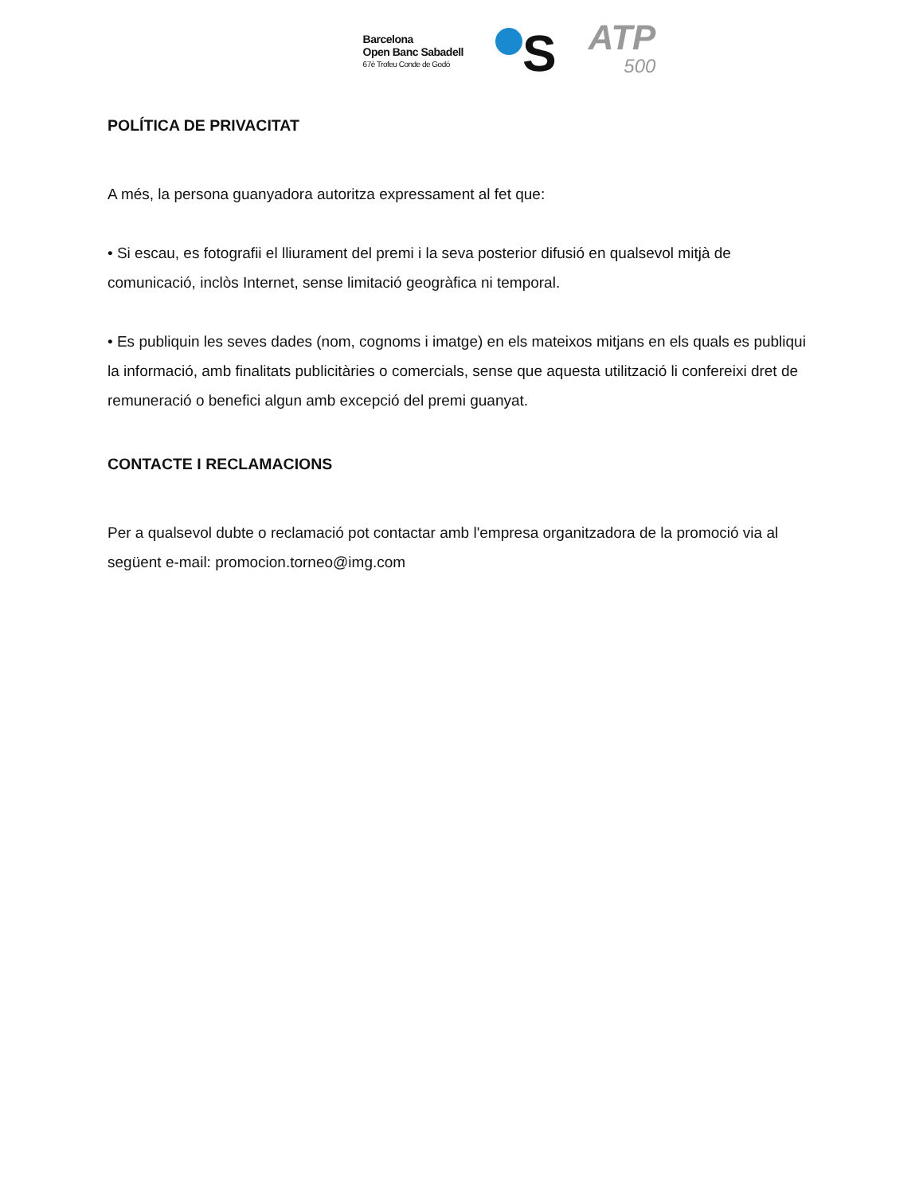Barcelona
Open Banc Sabadell
67è Trofeu Conde de Godó
S
ATP
500
POLÍTICA DE PRIVACITAT
A més, la persona guanyadora autoritza expressament al fet que:
• Si escau, es fotografii el lliurament del premi i la seva posterior difusió en qualsevol mitjà de comunicació, inclòs Internet, sense limitació geogràfica ni temporal.
• Es publiquin les seves dades (nom, cognoms i imatge) en els mateixos mitjans en els quals es publiqui la informació, amb finalitats publicitàries o comercials, sense que aquesta utilització li confereixi dret de remuneració o benefici algun amb excepció del premi guanyat.
CONTACTE I RECLAMACIONS
Per a qualsevol dubte o reclamació pot contactar amb l'empresa organitzadora de la promoció via al següent e-mail: promocion.torneo@img.com